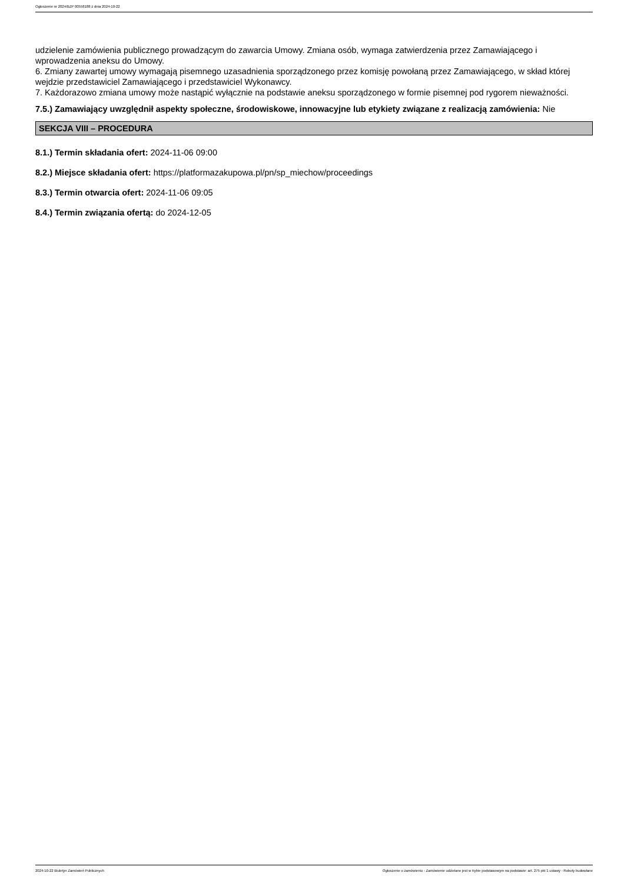Ogłoszenie nr 2024/BZP 00558188 z dnia 2024-10-22
udzielenie zamówienia publicznego prowadzącym do zawarcia Umowy. Zmiana osób, wymaga zatwierdzenia przez Zamawiającego i wprowadzenia aneksu do Umowy.
6. Zmiany zawartej umowy wymagają pisemnego uzasadnienia sporządzonego przez komisję powołaną przez Zamawiającego, w skład której wejdzie przedstawiciel Zamawiającego i przedstawiciel Wykonawcy.
7. Każdorazowo zmiana umowy może nastąpić wyłącznie na podstawie aneksu sporządzonego w formie pisemnej pod rygorem nieważności.
7.5.) Zamawiający uwzględnił aspekty społeczne, środowiskowe, innowacyjne lub etykiety związane z realizacją zamówienia: Nie
SEKCJA VIII – PROCEDURA
8.1.) Termin składania ofert: 2024-11-06 09:00
8.2.) Miejsce składania ofert: https://platformazakupowa.pl/pn/sp_miechow/proceedings
8.3.) Termin otwarcia ofert: 2024-11-06 09:05
8.4.) Termin związania ofertą: do 2024-12-05
2024-10-22 Biuletyn Zamówień Publicznych Ogłoszenie o zamówieniu - Zamówienie udzielane jest w trybie podstawowym na podstawie: art. 275 pkt 1 ustawy - Roboty budowlane